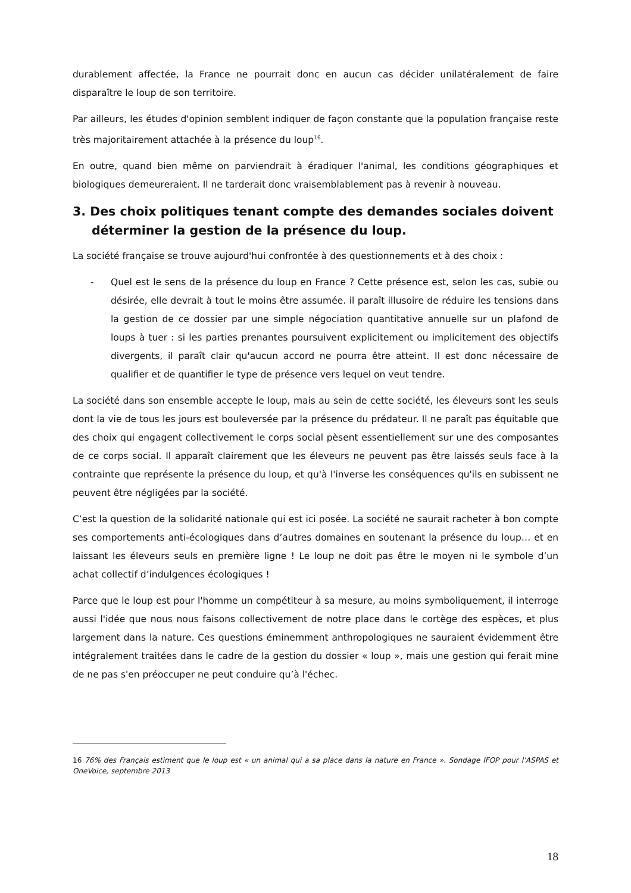durablement affectée, la France ne pourrait donc en aucun cas décider unilatéralement de faire disparaître le loup de son territoire.
Par ailleurs, les études d'opinion semblent indiquer de façon constante que la population française reste très majoritairement attachée à la présence du loup<sup>16</sup>.
En outre, quand bien même on parviendrait à éradiquer l'animal, les conditions géographiques et biologiques demeureraient. Il ne tarderait donc vraisemblablement pas à revenir à nouveau.
3. Des choix politiques tenant compte des demandes sociales doivent déterminer la gestion de la présence du loup.
La société française se trouve aujourd'hui confrontée à des questionnements et à des choix :
- Quel est le sens de la présence du loup en France ? Cette présence est, selon les cas, subie ou désirée, elle devrait à tout le moins être assumée. il paraît illusoire de réduire les tensions dans la gestion de ce dossier par une simple négociation quantitative annuelle sur un plafond de loups à tuer : si les parties prenantes poursuivent explicitement ou implicitement des objectifs divergents, il paraît clair qu'aucun accord ne pourra être atteint. Il est donc nécessaire de qualifier et de quantifier le type de présence vers lequel on veut tendre.
La société dans son ensemble accepte le loup, mais au sein de cette société, les éleveurs sont les seuls dont la vie de tous les jours est bouleversée par la présence du prédateur. Il ne paraît pas équitable que des choix qui engagent collectivement le corps social pèsent essentiellement sur une des composantes de ce corps social. Il apparaît clairement que les éleveurs ne peuvent pas être laissés seuls face à la contrainte que représente la présence du loup, et qu'à l'inverse les conséquences qu'ils en subissent ne peuvent être négligées par la société.
C’est la question de la solidarité nationale qui est ici posée. La société ne saurait racheter à bon compte ses comportements anti-écologiques dans d’autres domaines en soutenant la présence du loup… et en laissant les éleveurs seuls en première ligne ! Le loup ne doit pas être le moyen ni le symbole d’un achat collectif d’indulgences écologiques !
Parce que le loup est pour l'homme un compétiteur à sa mesure, au moins symboliquement, il interroge aussi l'idée que nous nous faisons collectivement de notre place dans le cortège des espèces, et plus largement dans la nature. Ces questions éminemment anthropologiques ne sauraient évidemment être intégralement traitées dans le cadre de la gestion du dossier « loup », mais une gestion qui ferait mine de ne pas s'en préoccuper ne peut conduire qu’à l'échec.
16 76% des Français estiment que le loup est « un animal qui a sa place dans la nature en France ». Sondage IFOP pour l’ASPAS et OneVoice, septembre 2013
18